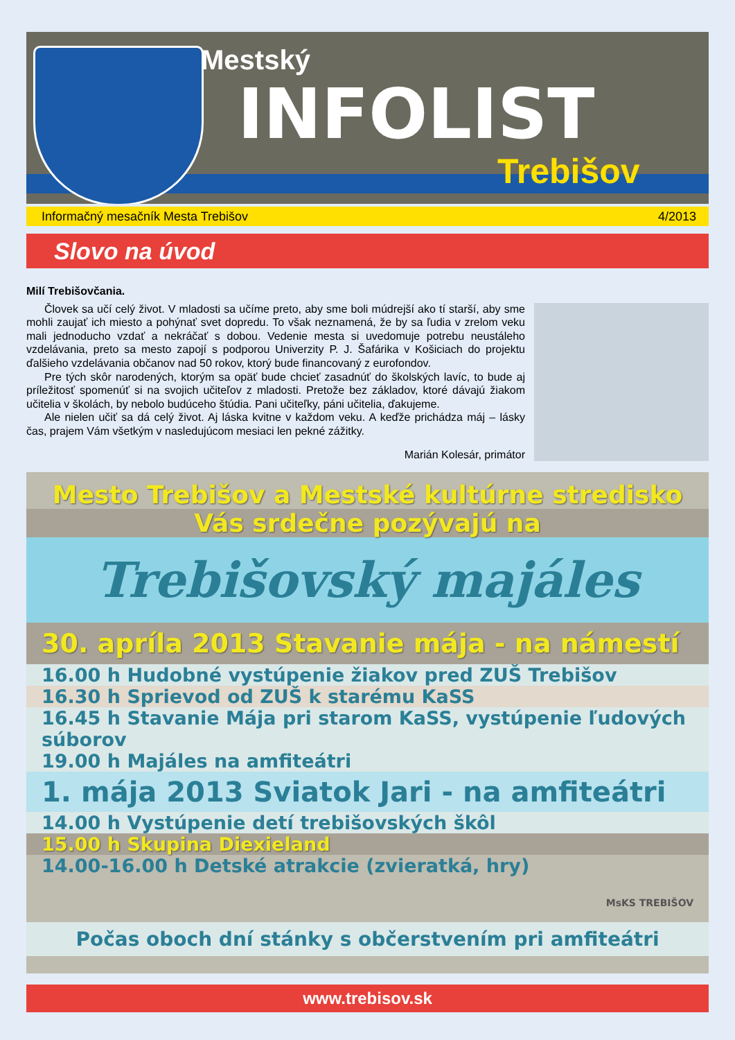Mestský
INFOLIST
Trebišov
Informačný mesačník Mesta Trebišov 4/2013
Slovo na úvod
Milí Trebišovčania.
Človek sa učí celý život. V mladosti sa učíme preto, aby sme boli múdrejší ako tí starší, aby sme mohli zaujať ich miesto a pohýnať svet dopredu. To však neznamená, že by sa ľudia v zrelom veku mali jednoducho vzdať a nekráčať s dobou. Vedenie mesta si uvedomuje potrebu neustáleho vzdelávania, preto sa mesto zapojí s podporou Univerzity P. J. Šafárika v Košiciach do projektu ďalšieho vzdelávania občanov nad 50 rokov, ktorý bude financovaný z eurofondov.
Pre tých skôr narodených, ktorým sa opäť bude chcieť zasadnúť do školských lavíc, to bude aj príležitosť spomenúť si na svojich učiteľov z mladosti. Pretože bez základov, ktoré dávajú žiakom učitelia v školách, by nebolo budúceho štúdia. Pani učiteľky, páni učitelia, ďakujeme.
Ale nielen učiť sa dá celý život. Aj láska kvitne v každom veku. A keďže prichádza máj – lásky čas, prajem Vám všetkým v nasledujúcom mesiaci len pekné zážitky.
Marián Kolesár, primátor
Mesto Trebišov a Mestské kultúrne stredisko
Vás srdečne pozývajú na
Trebišovský majáles
30. apríla 2013 Stavanie mája - na námestí
16.00 h Hudobné vystúpenie žiakov pred ZUŠ Trebišov
16.30 h Sprievod od ZUŠ k starému KaSS
16.45 h Stavanie Mája pri starom KaSS, vystúpenie ľudových súborov
19.00 h Majáles na amfiteátri
1. mája 2013 Sviatok Jari - na amfiteátri
14.00 h Vystúpenie detí trebišovských škôl
15.00 h Skupina Diexieland
14.00-16.00 h Detské atrakcie (zvieratká, hry)
MsKS TREBIŠOV
Počas oboch dní stánky s občerstvením pri amfiteátri
www.trebisov.sk